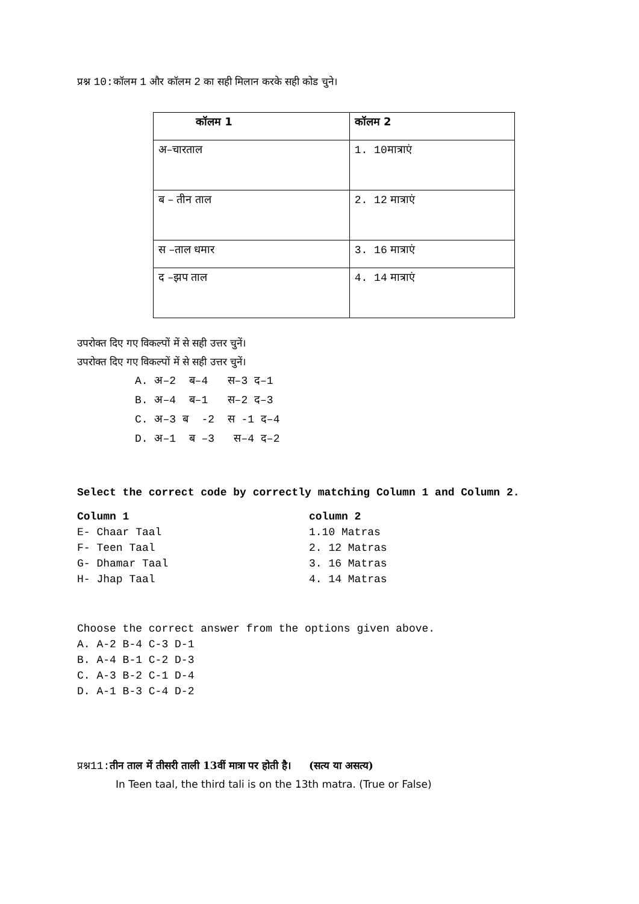प्रश्न 10: कॉलम 1 और कॉलम 2 का सही मिलान करके सही कोड चुने।
| कॉलम 1 | कॉलम 2 |
| अ–चारताल | 1. 10 मात्राएं |
| ब – तीन ताल | 2. 12 मात्राएं |
| स –ताल धमार | 3. 16 मात्राएं |
| द –झप ताल | 4. 14 मात्राएं |
उपरोक्त दिए गए विकल्पों में से सही उत्तर चुनें।
उपरोक्त दिए गए विकल्पों में से सही उत्तर चुनें।
A. अ–2 ब–4 स–3 द–1
B. अ–4 ब–1 स–2 द–3
C. अ–3 ब -2 स -1 द–4
D. अ–1 ब –3 स–4 द–2
Select the correct code by correctly matching Column 1 and Column 2.
Column 1 column 2 E- Chaar Taal 1.10 Matras F- Teen Taal 2. 12 Matras G- Dhamar Taal 3. 16 Matras H- Jhap Taal 4. 14 Matras
Choose the correct answer from the options given above.
A. A-2 B-4 C-3 D-1
B. A-4 B-1 C-2 D-3
C. A-3 B-2 C-1 D-4
D. A-1 B-3 C-4 D-2
प्रश्न11: तीन ताल में तीसरी ताली 13वीं मात्रा पर होती है। (सत्य या असत्य)
In Teen taal, the third tali is on the 13th matra. (True or False)